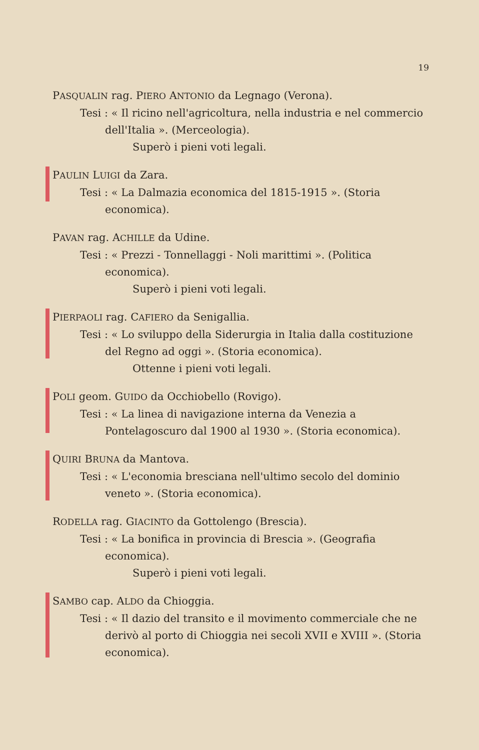19
PASQUALIN rag. PIERO ANTONIO da Legnago (Verona).
Tesi : « Il ricino nell'agricoltura, nella industria e nel commercio dell'Italia ». (Merceologia).
Superò i pieni voti legali.
PAULIN LUIGI da Zara.
Tesi : « La Dalmazia economica del 1815-1915 ». (Storia economica).
PAVAN rag. ACHILLE da Udine.
Tesi : « Prezzi - Tonnellaggi - Noli marittimi ». (Politica economica).
Superò i pieni voti legali.
PIERPAOLI rag. CAFIERO da Senigallia.
Tesi : « Lo sviluppo della Siderurgia in Italia dalla costituzione del Regno ad oggi ». (Storia economica).
Ottenne i pieni voti legali.
POLI geom. GUIDO da Occhiobello (Rovigo).
Tesi : « La linea di navigazione interna da Venezia a Pontelagoscuro dal 1900 al 1930 ». (Storia economica).
QUIRI BRUNA da Mantova.
Tesi : « L'economia bresciana nell'ultimo secolo del dominio veneto ». (Storia economica).
RODELLA rag. GIACINTO da Gottolengo (Brescia).
Tesi : « La bonifica in provincia di Brescia ». (Geografia economica).
Superò i pieni voti legali.
SAMBO cap. ALDO da Chioggia.
Tesi : « Il dazio del transito e il movimento commerciale che ne derivò al porto di Chioggia nei secoli XVII e XVIII ». (Storia economica).